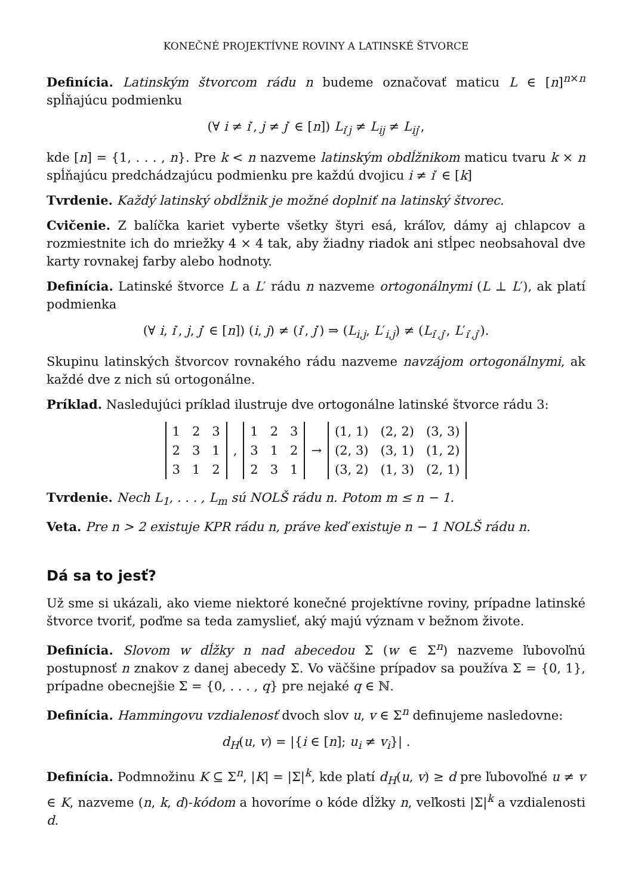KONEČNÉ PROJEKTÍVNE ROVINY A LATINSKÉ ŠTVORCE
Definícia. Latinským štvorcom rádu n budeme označovať maticu L ∈ [n]<sup>n×n</sup> spĺňajúcu podmienku
(∀ i ≠ i′, j ≠ j′ ∈ [n]) L<sub>i′j</sub> ≠ L<sub>ij</sub> ≠ L<sub>ij′</sub>,
kde [n] = {1, . . . , n}. Pre k < n nazveme latinským obdĺžnikom maticu tvaru k × n spĺňajúcu predchádzajúcu podmienku pre každú dvojicu i ≠ i′ ∈ [k]
Tvrdenie. Každý latinský obdĺžnik je možné doplniť na latinský štvorec.
Cvičenie. Z balíčka kariet vyberte všetky štyri esá, kráľov, dámy aj chlapcov a rozmiestnite ich do mriežky 4 × 4 tak, aby žiadny riadok ani stĺpec neobsahoval dve karty rovnakej farby alebo hodnoty.
Definícia. Latinské štvorce L a L′ rádu n nazveme ortogonálnymi (L ⊥ L′), ak platí podmienka
(∀ i, i′, j, j′ ∈ [n]) (i, j) ≠ (i′, j′) ⇒ (L<sub>i,j</sub>, L′<sub>i,j</sub>) ≠ (L<sub>i′,j′</sub>, L′<sub>i′,j′</sub>).
Skupinu latinských štvorcov rovnakého rádu nazveme navzájom ortogonálnymi, ak každé dve z nich sú ortogonálne.
Príklad. Nasledujúci príklad ilustruje dve ortogonálne latinské štvorce rádu 3:
| 1 | 2 | 3 |
| 2 | 3 | 1 |
| 3 | 1 | 2 |
,
| 1 | 2 | 3 |
| 3 | 1 | 2 |
| 2 | 3 | 1 |
→
| (1, 1) | (2, 2) | (3, 3) |
| (2, 3) | (3, 1) | (1, 2) |
| (3, 2) | (1, 3) | (2, 1) |
Tvrdenie. Nech L<sub>1</sub>, . . . , L<sub>m</sub> sú NOLŠ rádu n. Potom m ≤ n − 1.
Veta. Pre n > 2 existuje KPR rádu n, práve keď existuje n − 1 NOLŠ rádu n.
Dá sa to jesť?
Už sme si ukázali, ako vieme niektoré konečné projektívne roviny, prípadne latinské štvorce tvoriť, poďme sa teda zamyslieť, aký majú význam v bežnom živote.
Definícia. Slovom w dĺžky n nad abecedou Σ (w ∈ Σ<sup>n</sup>) nazveme ľubovoľnú postupnosť n znakov z danej abecedy Σ. Vo väčšine prípadov sa používa Σ = {0, 1}, prípadne obecnejšie Σ = {0, . . . , q} pre nejaké q ∈ ℕ.
Definícia. Hammingovu vzdialenosť dvoch slov u, v ∈ Σ<sup>n</sup> definujeme nasledovne:
d<sub>H</sub>(u, v) = |{i ∈ [n]; u<sub>i</sub> ≠ v<sub>i</sub>}| .
Definícia. Podmnožinu K ⊆ Σ<sup>n</sup>, |K| = |Σ|<sup>k</sup>, kde platí d<sub>H</sub>(u, v) ≥ d pre ľubovoľné u ≠ v ∈ K, nazveme (n, k, d)-kódom a hovoríme o kóde dĺžky n, veľkosti |Σ|<sup>k</sup> a vzdialenosti d.